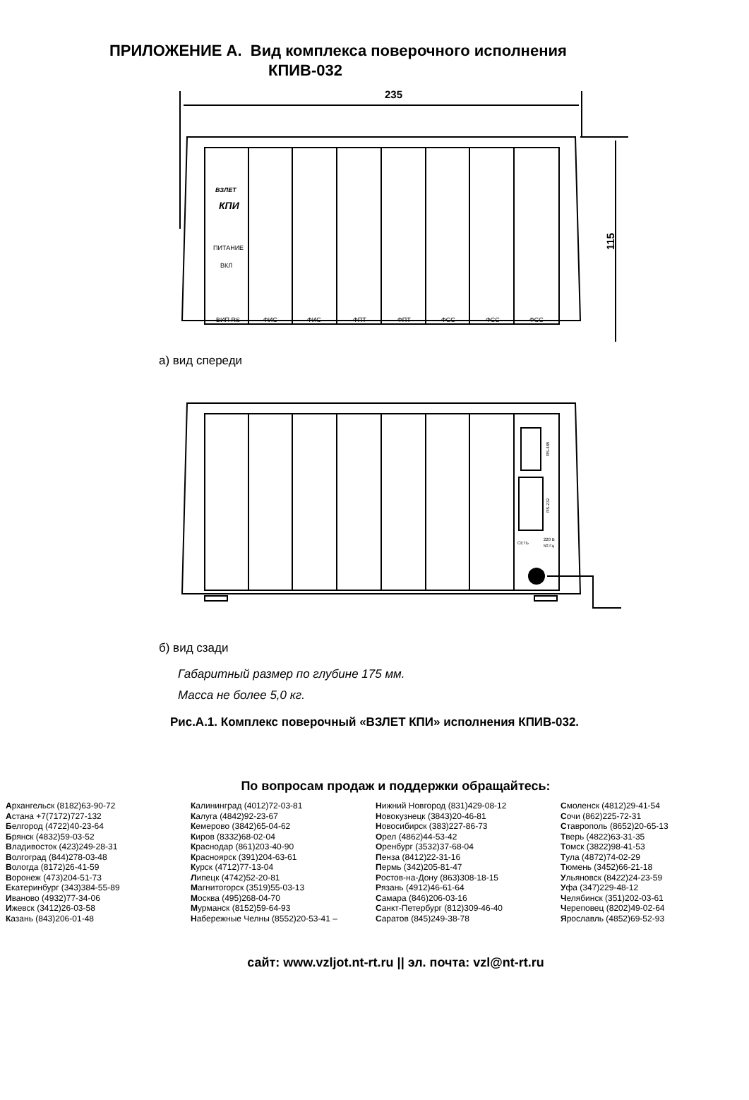ПРИЛОЖЕНИЕ А. Вид комплекса поверочного исполнения
КПИВ-032
235
115
ВЗЛЕТ
КПИ
ПИТАНИЕ
ВКЛ
ВИП RS
ФИС
ФИС
ФПТ
ФПТ
ФСС
ФСС
ФСС
а) вид спереди
RS-485
RS-232
СЕТЬ
220 В
50 Гц
б) вид сзади
Габаритный размер по глубине 175 мм.
Масса не более 5,0 кг.
Рис.А.1. Комплекс поверочный «ВЗЛЕТ КПИ» исполнения КПИВ-032.
По вопросам продаж и поддержки обращайтесь:
Архангельск (8182)63-90-72
Астана +7(7172)727-132
Белгород (4722)40-23-64
Брянск (4832)59-03-52
Владивосток (423)249-28-31
Волгоград (844)278-03-48
Вологда (8172)26-41-59
Воронеж (473)204-51-73
Екатеринбург (343)384-55-89
Иваново (4932)77-34-06
Ижевск (3412)26-03-58
Казань (843)206-01-48
Калининград (4012)72-03-81
Калуга (4842)92-23-67
Кемерово (3842)65-04-62
Киров (8332)68-02-04
Краснодар (861)203-40-90
Красноярск (391)204-63-61
Курск (4712)77-13-04
Липецк (4742)52-20-81
Магнитогорск (3519)55-03-13
Москва (495)268-04-70
Мурманск (8152)59-64-93
Набережные Челны (8552)20-53-41 –
Нижний Новгород (831)429-08-12
Новокузнецк (3843)20-46-81
Новосибирск (383)227-86-73
Орел (4862)44-53-42
Оренбург (3532)37-68-04
Пенза (8412)22-31-16
Пермь (342)205-81-47
Ростов-на-Дону (863)308-18-15
Рязань (4912)46-61-64
Самара (846)206-03-16
Санкт-Петербург (812)309-46-40
Саратов (845)249-38-78
Смоленск (4812)29-41-54
Сочи (862)225-72-31
Ставрополь (8652)20-65-13
Тверь (4822)63-31-35
Томск (3822)98-41-53
Тула (4872)74-02-29
Тюмень (3452)66-21-18
Ульяновск (8422)24-23-59
Уфа (347)229-48-12
Челябинск (351)202-03-61
Череповец (8202)49-02-64
Ярославль (4852)69-52-93
сайт: www.vzljot.nt-rt.ru || эл. почта: vzl@nt-rt.ru